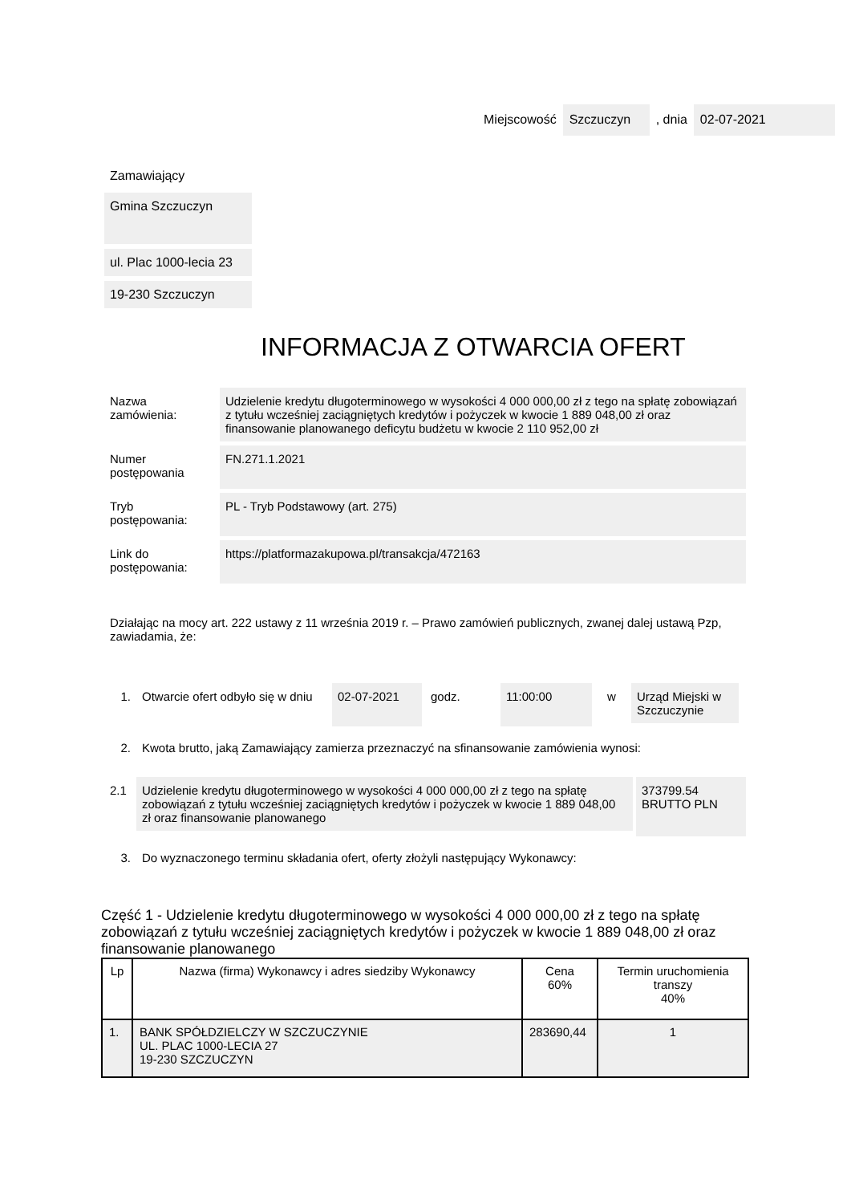Miejscowość Szczuczyn , dnia 02-07-2021
Zamawiający
Gmina Szczuczyn
ul. Plac 1000-lecia 23
19-230 Szczuczyn
INFORMACJA Z OTWARCIA OFERT
Nazwa zamówienia:
Udzielenie kredytu długoterminowego w wysokości 4 000 000,00 zł z tego na spłatę zobowiązań z tytułu wcześniej zaciągniętych kredytów i pożyczek w kwocie 1 889 048,00 zł oraz finansowanie planowanego deficytu budżetu w kwocie 2 110 952,00 zł
Numer postępowania
FN.271.1.2021
Tryb postępowania:
PL - Tryb Podstawowy (art. 275)
Link do postępowania:
https://platformazakupowa.pl/transakcja/472163
Działając na mocy art. 222 ustawy z 11 września 2019 r. – Prawo zamówień publicznych, zwanej dalej ustawą Pzp, zawiadamia, że:
1. Otwarcie ofert odbyło się w dniu
02-07-2021
godz.
11:00:00
w Urząd Miejski w Szczuczynie
2. Kwota brutto, jaką Zamawiający zamierza przeznaczyć na sfinansowanie zamówienia wynosi:
2.1
Udzielenie kredytu długoterminowego w wysokości 4 000 000,00 zł z tego na spłatę zobowiązań z tytułu wcześniej zaciągniętych kredytów i pożyczek w kwocie 1 889 048,00 zł oraz finansowanie planowanego
373799.54 BRUTTO PLN
3. Do wyznaczonego terminu składania ofert, oferty złożyli następujący Wykonawcy:
Część 1 - Udzielenie kredytu długoterminowego w wysokości 4 000 000,00 zł z tego na spłatę zobowiązań z tytułu wcześniej zaciągniętych kredytów i pożyczek w kwocie 1 889 048,00 zł oraz finansowanie planowanego
| Lp | Nazwa (firma) Wykonawcy i adres siedziby Wykonawcy | Cena 60% | Termin uruchomienia transzy 40% |
| --- | --- | --- | --- |
| 1. | BANK SPÓŁDZIELCZY W SZCZUCZYNIE UL. PLAC 1000-LECIA 27 19-230 SZCZUCZYN | 283690,44 | 1 |